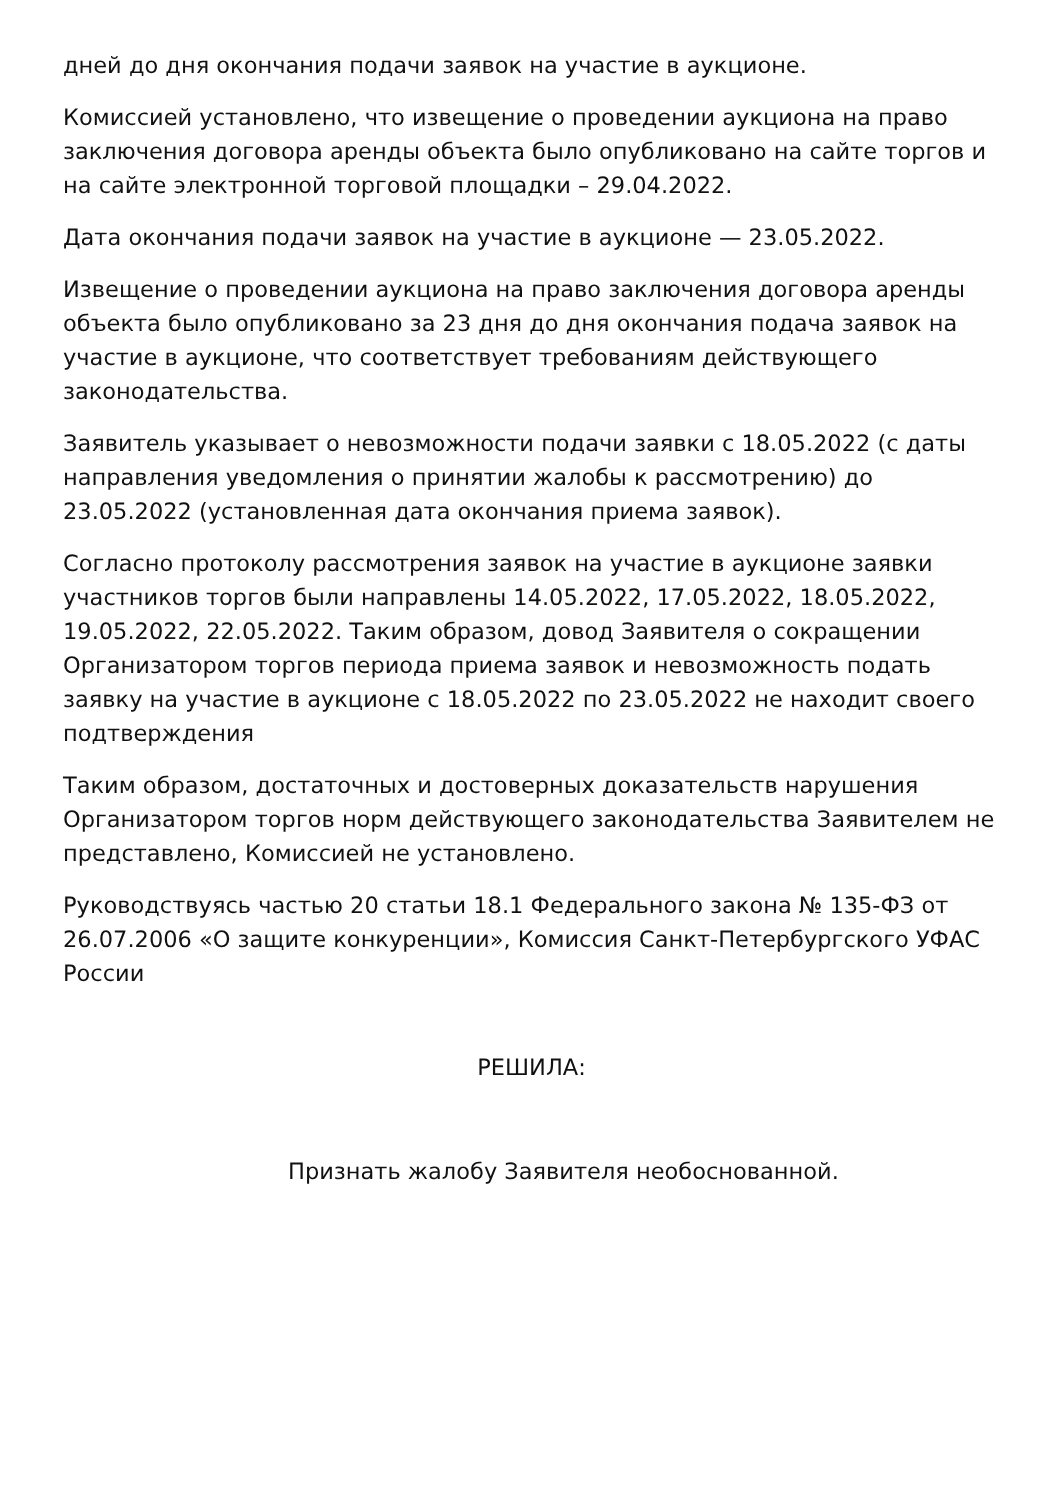дней до дня окончания подачи заявок на участие в аукционе.
Комиссией установлено, что извещение о проведении аукциона на право заключения договора аренды объекта было опубликовано на сайте торгов и на сайте электронной торговой площадки – 29.04.2022.
Дата окончания подачи заявок на участие в аукционе — 23.05.2022.
Извещение о проведении аукциона на право заключения договора аренды объекта было опубликовано за 23 дня до дня окончания подача заявок на участие в аукционе, что соответствует требованиям действующего законодательства.
Заявитель указывает о невозможности подачи заявки с 18.05.2022 (с даты направления уведомления о принятии жалобы к рассмотрению) до 23.05.2022 (установленная дата окончания приема заявок).
Согласно протоколу рассмотрения заявок на участие в аукционе заявки участников торгов были направлены 14.05.2022, 17.05.2022, 18.05.2022, 19.05.2022, 22.05.2022. Таким образом, довод Заявителя о сокращении Организатором торгов периода приема заявок и невозможность подать заявку на участие в аукционе с 18.05.2022 по 23.05.2022 не находит своего подтверждения
Таким образом, достаточных и достоверных доказательств нарушения Организатором торгов норм действующего законодательства Заявителем не представлено, Комиссией не установлено.
Руководствуясь частью 20 статьи 18.1 Федерального закона № 135-ФЗ от 26.07.2006 «О защите конкуренции», Комиссия Санкт-Петербургского УФАС России
РЕШИЛА:
Признать жалобу Заявителя необоснованной.